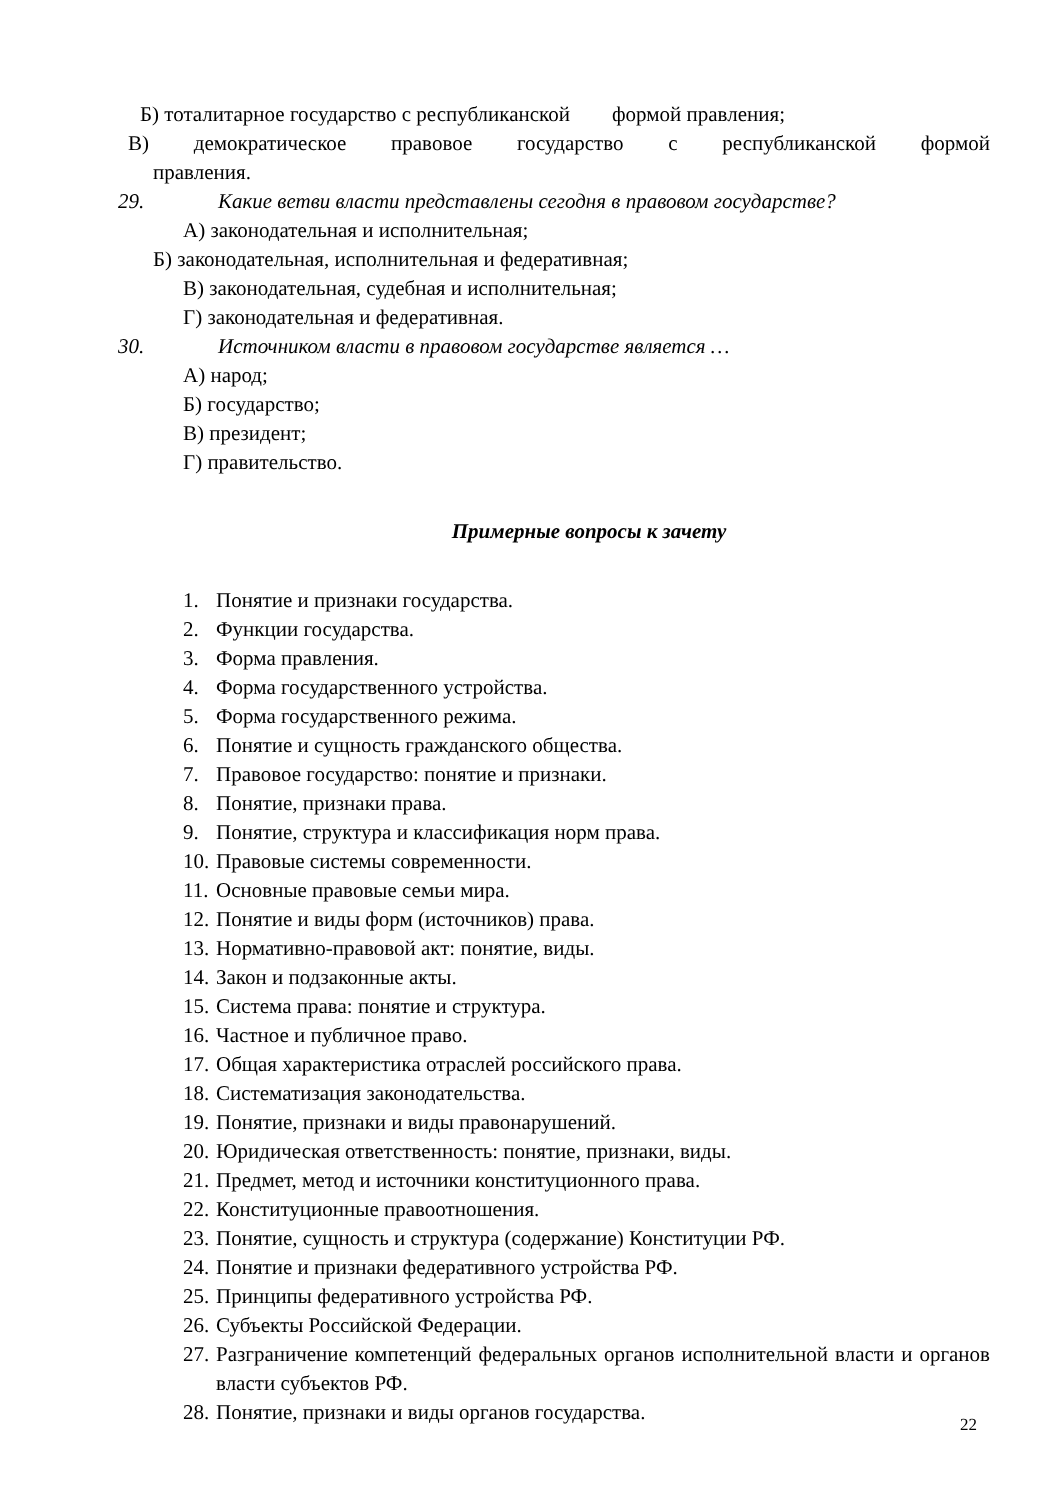Б) тоталитарное государство с республиканской формой правления;
В) демократическое правовое государство с республиканской формой
правления.
29. Какие ветви власти представлены сегодня в правовом государстве?
А) законодательная и исполнительная;
Б) законодательная, исполнительная и федеративная;
В) законодательная, судебная и исполнительная;
Г) законодательная и федеративная.
30. Источником власти в правовом государстве является …
А) народ;
Б) государство;
В) президент;
Г) правительство.
Примерные вопросы к зачету
1. Понятие и признаки государства.
2. Функции государства.
3. Форма правления.
4. Форма государственного устройства.
5. Форма государственного режима.
6. Понятие и сущность гражданского общества.
7. Правовое государство: понятие и признаки.
8. Понятие, признаки права.
9. Понятие, структура и классификация норм права.
10. Правовые системы современности.
11. Основные правовые семьи мира.
12. Понятие и виды форм (источников) права.
13. Нормативно-правовой акт: понятие, виды.
14. Закон и подзаконные акты.
15. Система права: понятие и структура.
16. Частное и публичное право.
17. Общая характеристика отраслей российского права.
18. Систематизация законодательства.
19. Понятие, признаки и виды правонарушений.
20. Юридическая ответственность: понятие, признаки, виды.
21. Предмет, метод и источники конституционного права.
22. Конституционные правоотношения.
23. Понятие, сущность и структура (содержание) Конституции РФ.
24. Понятие и признаки федеративного устройства РФ.
25. Принципы федеративного устройства РФ.
26. Субъекты Российской Федерации.
27. Разграничение компетенций федеральных органов исполнительной власти и органов власти субъектов РФ.
28. Понятие, признаки и виды органов государства.
22